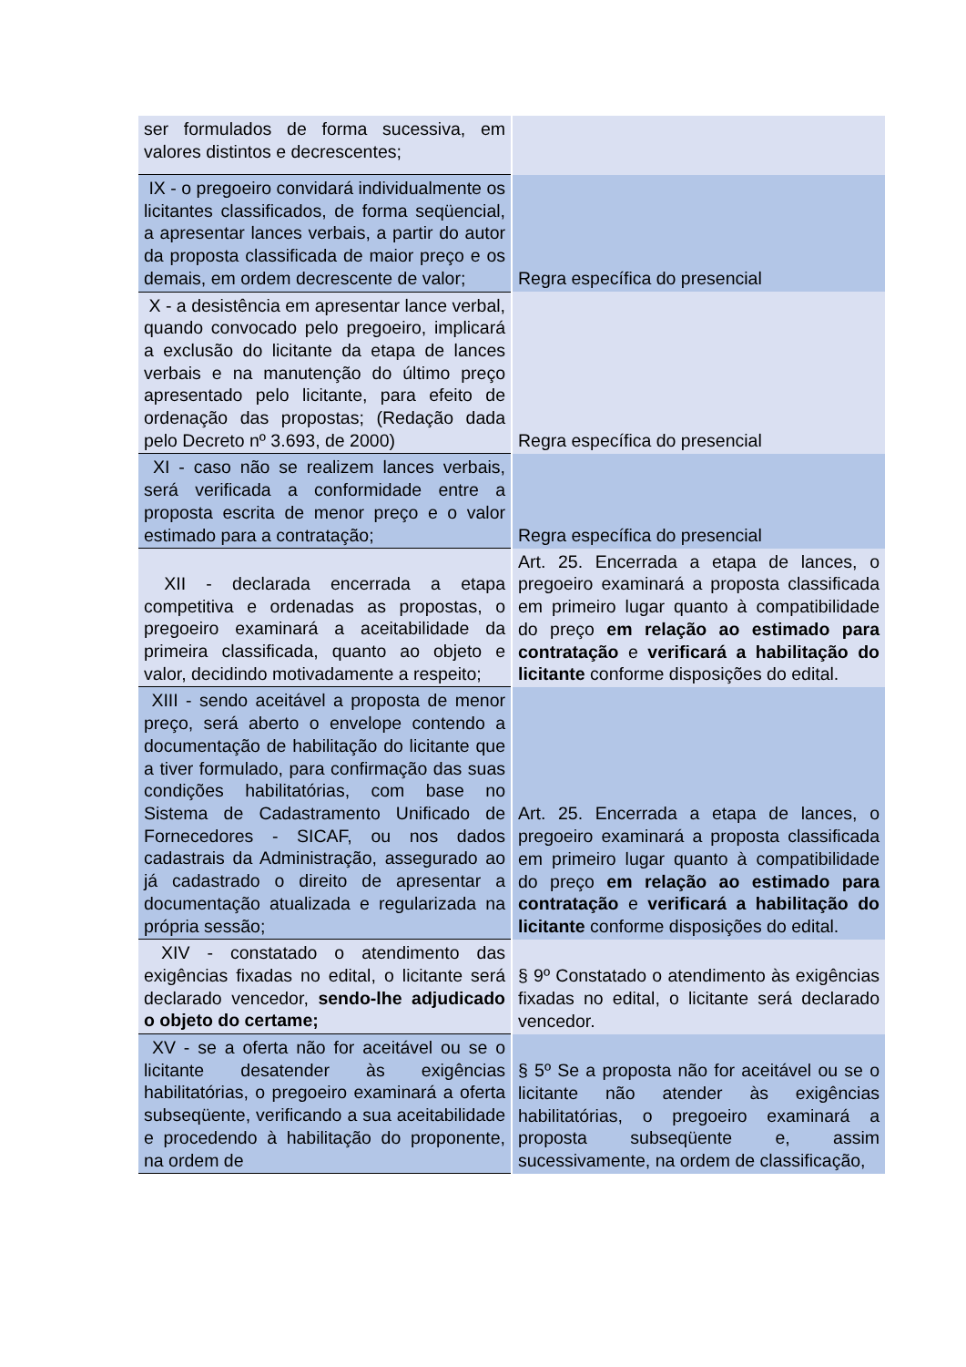| ser formulados de forma sucessiva, em valores distintos e decrescentes; | |
| IX - o pregoeiro convidará individualmente os licitantes classificados, de forma seqüencial, a apresentar lances verbais, a partir do autor da proposta classificada de maior preço e os demais, em ordem decrescente de valor; | Regra específica do presencial |
| X - a desistência em apresentar lance verbal, quando convocado pelo pregoeiro, implicará a exclusão do licitante da etapa de lances verbais e na manutenção do último preço apresentado pelo licitante, para efeito de ordenação das propostas; (Redação dada pelo Decreto nº 3.693, de 2000) | Regra específica do presencial |
| XI - caso não se realizem lances verbais, será verificada a conformidade entre a proposta escrita de menor preço e o valor estimado para a contratação; | Regra específica do presencial |
| XII - declarada encerrada a etapa competitiva e ordenadas as propostas, o pregoeiro examinará a aceitabilidade da primeira classificada, quanto ao objeto e valor, decidindo motivadamente a respeito; | Art. 25. Encerrada a etapa de lances, o pregoeiro examinará a proposta classificada em primeiro lugar quanto à compatibilidade do preço em relação ao estimado para contratação e verificará a habilitação do licitante conforme disposições do edital. |
| XIII - sendo aceitável a proposta de menor preço, será aberto o envelope contendo a documentação de habilitação do licitante que a tiver formulado, para confirmação das suas condições habilitatórias, com base no Sistema de Cadastramento Unificado de Fornecedores - SICAF, ou nos dados cadastrais da Administração, assegurado ao já cadastrado o direito de apresentar a documentação atualizada e regularizada na própria sessão; | Art. 25. Encerrada a etapa de lances, o pregoeiro examinará a proposta classificada em primeiro lugar quanto à compatibilidade do preço em relação ao estimado para contratação e verificará a habilitação do licitante conforme disposições do edital. |
| XIV - constatado o atendimento das exigências fixadas no edital, o licitante será declarado vencedor, sendo-lhe adjudicado o objeto do certame; | § 9º Constatado o atendimento às exigências fixadas no edital, o licitante será declarado vencedor. |
| XV - se a oferta não for aceitável ou se o licitante desatender às exigências habilitatórias, o pregoeiro examinará a oferta subseqüente, verificando a sua aceitabilidade e procedendo à habilitação do proponente, na ordem de | § 5º Se a proposta não for aceitável ou se o licitante não atender às exigências habilitatórias, o pregoeiro examinará a proposta subseqüente e, assim sucessivamente, na ordem de classificação, |